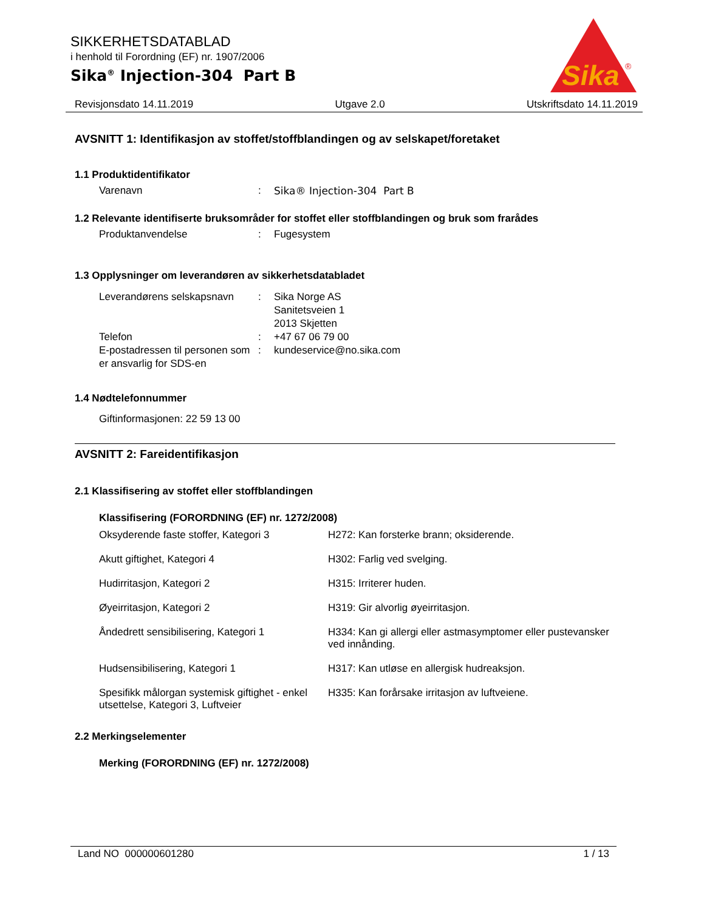SIKKERHETSDATABLAD
i henhold til Forordning (EF) nr. 1907/2006
Sika<sup>®</sup> Injection-304 Part B
Sika
®
Revisjonsdato 14.11.2019 Utgave 2.0 Utskriftsdato 14.11.2019
AVSNITT 1: Identifikasjon av stoffet/stoffblandingen og av selskapet/foretaket
1.1 Produktidentifikator
| Varenavn | : | Sika® Injection-304 Part B |
1.2 Relevante identifiserte bruksområder for stoffet eller stoffblandingen og bruk som frarådes
| Produktanvendelse | : | Fugesystem |
1.3 Opplysninger om leverandøren av sikkerhetsdatabladet
| Leverandørens selskapsnavn | : | Sika Norge AS Sanitetsveien 1 2013 Skjetten |
| Telefon | : | +47 67 06 79 00 |
| E-postadressen til personen som er ansvarlig for SDS-en | : | kundeservice@no.sika.com |
1.4 Nødtelefonnummer
Giftinformasjonen: 22 59 13 00
AVSNITT 2: Fareidentifikasjon
2.1 Klassifisering av stoffet eller stoffblandingen
Klassifisering (FORORDNING (EF) nr. 1272/2008)
| Oksyderende faste stoffer, Kategori 3 | H272: Kan forsterke brann; oksiderende. |
| Akutt giftighet, Kategori 4 | H302: Farlig ved svelging. |
| Hudirritasjon, Kategori 2 | H315: Irriterer huden. |
| Øyeirritasjon, Kategori 2 | H319: Gir alvorlig øyeirritasjon. |
| Åndedrett sensibilisering, Kategori 1 | H334: Kan gi allergi eller astmasymptomer eller pustevansker ved innånding. |
| Hudsensibilisering, Kategori 1 | H317: Kan utløse en allergisk hudreaksjon. |
| Spesifikk målorgan systemisk giftighet - enkel utsettelse, Kategori 3, Luftveier | H335: Kan forårsake irritasjon av luftveiene. |
2.2 Merkingselementer
Merking (FORORDNING (EF) nr. 1272/2008)
Land NO 000000601280 1 / 13